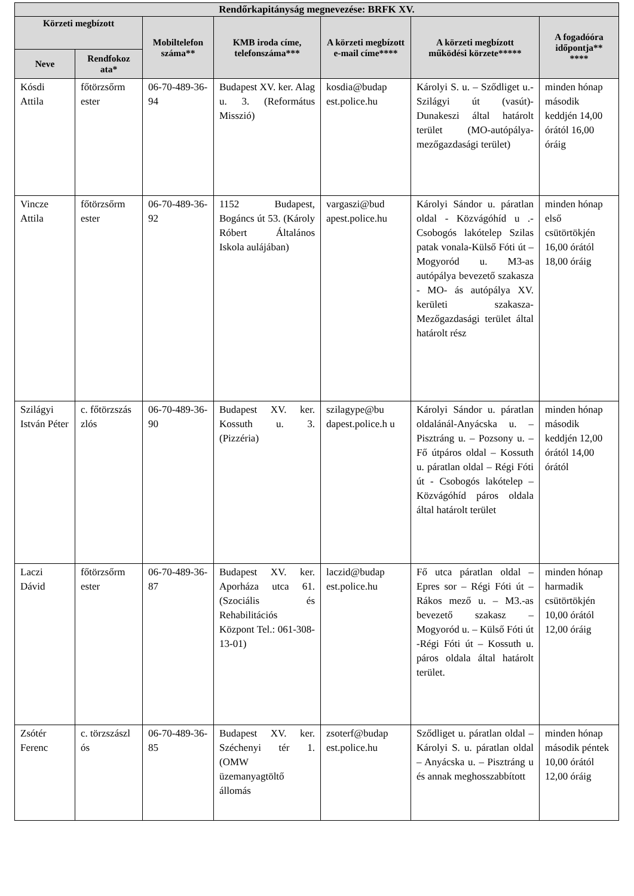| Rendőrkapitányság megnevezése: BRFK XV. | | | | | | |
| --- | --- | --- | --- | --- | --- | --- |
| Körzeti megbízott | | Mobiltelefon száma** | KMB iroda címe, telefonszáma*** | A körzeti megbízott e-mail címe**** | A körzeti megbízott működési körzete***** | A fogadóóra időpontja** **** |
| Neve | Rendfokoz ata* | | | | | |
| Kósdi Attila | főtörzsőrm ester | 06-70-489-36-94 | Budapest XV. ker. Alag u. 3. (Református Misszió) | kosdia@budap est.police.hu | Károlyi S. u. – Sződliget u.-Szilágyi út (vasút)- Dunakeszi által határolt terület (MO-autópálya-mezőgazdasági terület) | minden hónap második keddjén 14,00 órától 16,00 óráig |
| Vincze Attila | főtörzsőrm ester | 06-70-489-36-92 | 1152 Budapest, Bogáncs út 53. (Károly Róbert Általános Iskola aulájában) | vargaszi@bud apest.police.hu | Károlyi Sándor u. páratlan oldal - Közvágóhíd u .-Csobogós lakótelep Szilas patak vonala-Külső Fóti út – Mogyoród u. M3-as autópálya bevezető szakasza - MO- ás autópálya XV. kerületi szakasza-Mezőgazdasági terület által határolt rész | minden hónap első csütörtökjén 16,00 órától 18,00 óráig |
| Szilágyi István Péter | c. főtörzszás zlós | 06-70-489-36-90 | Budapest XV. ker. Kossuth u. 3. (Pizzéria) | szilagype@bu dapest.police.h u | Károlyi Sándor u. páratlan oldalánál-Anyácska u. – Pisztráng u. – Pozsony u. – Fő útpáros oldal – Kossuth u. páratlan oldal – Régi Fóti út - Csobogós lakótelep – Közvágóhíd páros oldala által határolt terület | minden hónap második keddjén 12,00 órától 14,00 órától |
| Laczi Dávid | főtörzsőrm ester | 06-70-489-36-87 | Budapest XV. ker. Aporháza utca 61. (Szociális és Rehabilitációs Központ Tel.: 061-308-13-01) | laczid@budap est.police.hu | Fő utca páratlan oldal – Epres sor – Régi Fóti út – Rákos mező u. – M3.-as bevezető szakasz – Mogyoród u. – Külső Fóti út -Régi Fóti út – Kossuth u. páros oldala által határolt terület. | minden hónap harmadik csütörtökjén 10,00 órától 12,00 óráig |
| Zsótér Ferenc | c. törzszászl ós | 06-70-489-36-85 | Budapest XV. ker. Széchenyi tér 1. (OMW üzemanyagtöltő állomás | zsoterf@budap est.police.hu | Sződliget u. páratlan oldal – Károlyi S. u. páratlan oldal – Anyácska u. – Pisztráng u és annak meghosszabbított | minden hónap második péntek 10,00 órától 12,00 óráig |